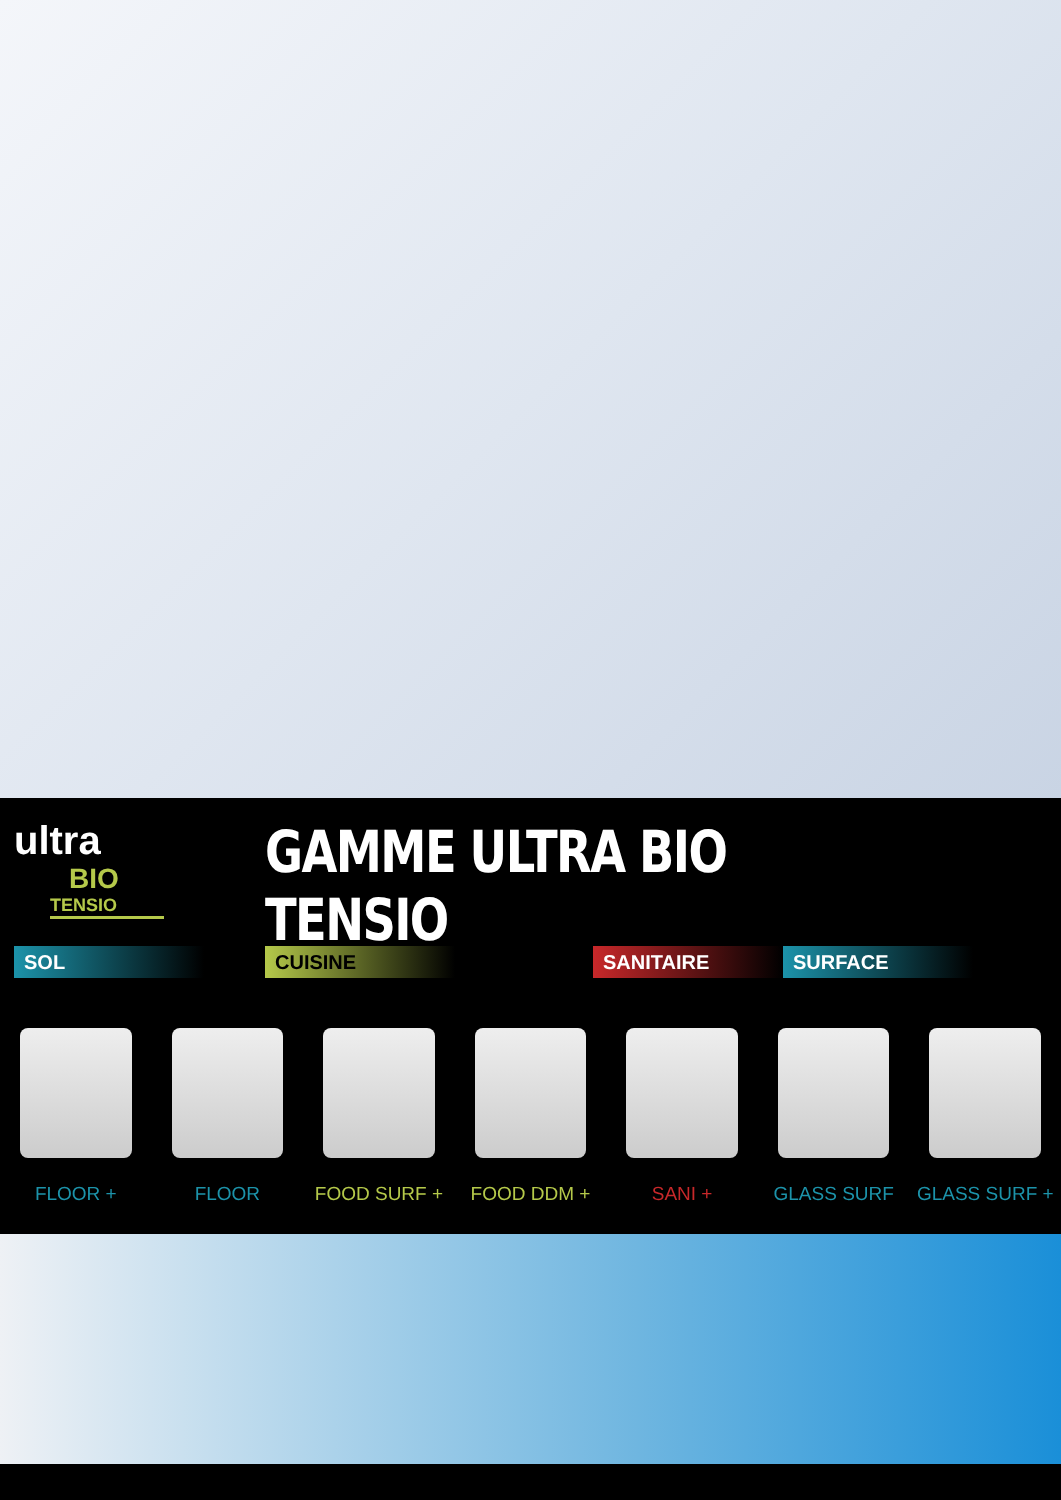ultra
BIO
TENSIO
GAMME ULTRA BIO TENSIO
SOL CUISINE SANITAIRE SURFACE
FLOOR + FLOOR FOOD SURF + FOOD DDM + SANI + GLASS SURF GLASS SURF +